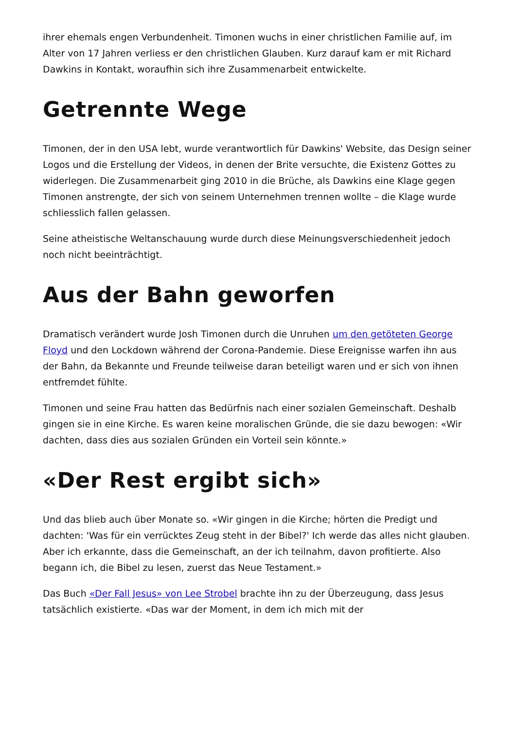ihrer ehemals engen Verbundenheit. Timonen wuchs in einer christlichen Familie auf, im Alter von 17 Jahren verliess er den christlichen Glauben. Kurz darauf kam er mit Richard Dawkins in Kontakt, woraufhin sich ihre Zusammenarbeit entwickelte.
Getrennte Wege
Timonen, der in den USA lebt, wurde verantwortlich für Dawkins' Website, das Design seiner Logos und die Erstellung der Videos, in denen der Brite versuchte, die Existenz Gottes zu widerlegen. Die Zusammenarbeit ging 2010 in die Brüche, als Dawkins eine Klage gegen Timonen anstrengte, der sich von seinem Unternehmen trennen wollte – die Klage wurde schliesslich fallen gelassen.
Seine atheistische Weltanschauung wurde durch diese Meinungsverschiedenheit jedoch noch nicht beeinträchtigt.
Aus der Bahn geworfen
Dramatisch verändert wurde Josh Timonen durch die Unruhen um den getöteten George Floyd und den Lockdown während der Corona-Pandemie. Diese Ereignisse warfen ihn aus der Bahn, da Bekannte und Freunde teilweise daran beteiligt waren und er sich von ihnen entfremdet fühlte.
Timonen und seine Frau hatten das Bedürfnis nach einer sozialen Gemeinschaft. Deshalb gingen sie in eine Kirche. Es waren keine moralischen Gründe, die sie dazu bewogen: «Wir dachten, dass dies aus sozialen Gründen ein Vorteil sein könnte.»
«Der Rest ergibt sich»
Und das blieb auch über Monate so. «Wir gingen in die Kirche; hörten die Predigt und dachten: 'Was für ein verrücktes Zeug steht in der Bibel?' Ich werde das alles nicht glauben. Aber ich erkannte, dass die Gemeinschaft, an der ich teilnahm, davon profitierte. Also begann ich, die Bibel zu lesen, zuerst das Neue Testament.»
Das Buch «Der Fall Jesus» von Lee Strobel brachte ihn zu der Überzeugung, dass Jesus tatsächlich existierte. «Das war der Moment, in dem ich mich mit der